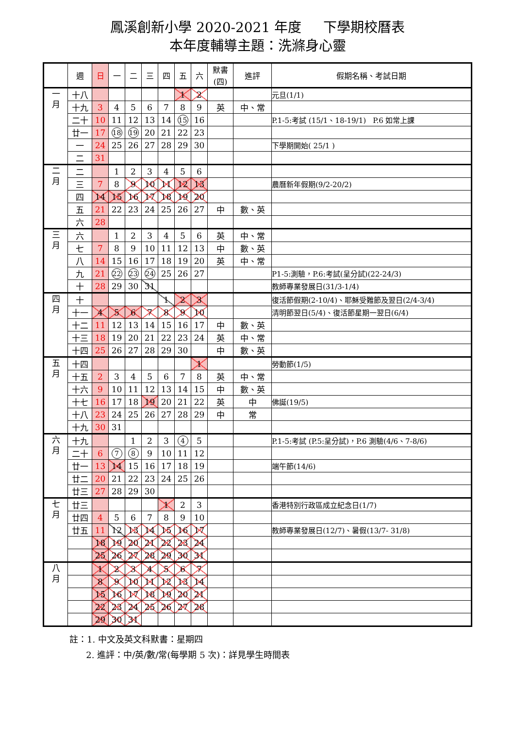鳳溪創新小學 2020-2021 年度 下學期校曆表
本年度輔導主題：洗滌身心靈
| | 週 | 日 | 一 | 二 | 三 | 四 | 五 | 六 | 默書 (四) | 進評 | 假期名稱、考試日期 |
| --- | --- | --- | --- | --- | --- | --- | --- | --- | --- | --- | --- |
| 一 月 | 十八 | | | | | | 1 | 2 | | | 元旦(1/1) |
| | 十九 | 3 | 4 | 5 | 6 | 7 | 8 | 9 | 英 | 中、常 | |
| | 二十 | 10 | 11 | 12 | 13 | 14 | 15 | 16 | | | P.1-5:考試 (15/1、18-19/1) P.6 如常上課 |
| | 廿一 | 17 | 18 | 19 | 20 | 21 | 22 | 23 | | | |
| | 一 | 24 | 25 | 26 | 27 | 28 | 29 | 30 | | | 下學期開始( 25/1 ) |
| | 二 | 31 | | | | | | | | | |
| 二 月 | 二 | | 1 | 2 | 3 | 4 | 5 | 6 | | | |
| | 三 | 7 | 8 | 9 | 10 | 11 | 12 | 13 | | | 農曆新年假期(9/2-20/2) |
| | 四 | 14 | 15 | 16 | 17 | 18 | 19 | 20 | | | |
| | 五 | 21 | 22 | 23 | 24 | 25 | 26 | 27 | 中 | 數、英 | |
| | 六 | 28 | | | | | | | | | |
| 三 月 | 六 | | 1 | 2 | 3 | 4 | 5 | 6 | 英 | 中、常 | |
| | 七 | 7 | 8 | 9 | 10 | 11 | 12 | 13 | 中 | 數、英 | |
| | 八 | 14 | 15 | 16 | 17 | 18 | 19 | 20 | 英 | 中、常 | |
| | 九 | 21 | 22 | 23 | 24 | 25 | 26 | 27 | | | P1-5:測驗，P.6:考試(呈分試)(22-24/3) |
| | 十 | 28 | 29 | 30 | 31 | | | | | | 教師專業發展日(31/3-1/4) |
| 四 月 | 十 | | | | | 1 | 2 | 3 | | | 復活節假期(2-10/4)、耶穌受難節及翌日(2/4-3/4) |
| | 十一 | 4 | 5 | 6 | 7 | 8 | 9 | 10 | | | 清明節翌日(5/4)、復活節星期一翌日(6/4) |
| | 十二 | 11 | 12 | 13 | 14 | 15 | 16 | 17 | 中 | 數、英 | |
| | 十三 | 18 | 19 | 20 | 21 | 22 | 23 | 24 | 英 | 中、常 | |
| | 十四 | 25 | 26 | 27 | 28 | 29 | 30 | | 中 | 數、英 | |
| 五 月 | 十四 | | | | | | | 1 | | | 勞動節(1/5) |
| | 十五 | 2 | 3 | 4 | 5 | 6 | 7 | 8 | 英 | 中、常 | |
| | 十六 | 9 | 10 | 11 | 12 | 13 | 14 | 15 | 中 | 數、英 | |
| | 十七 | 16 | 17 | 18 | 19 | 20 | 21 | 22 | 英 | 中 | 佛誕(19/5) |
| | 十八 | 23 | 24 | 25 | 26 | 27 | 28 | 29 | 中 | 常 | |
| | 十九 | 30 | 31 | | | | | | | | |
| 六 月 | 十九 | | | 1 | 2 | 3 | 4 | 5 | | | P.1-5:考試 (P.5:呈分試)，P.6 測驗(4/6、7-8/6) |
| | 二十 | 6 | 7 | 8 | 9 | 10 | 11 | 12 | | | |
| | 廿一 | 13 | 14 | 15 | 16 | 17 | 18 | 19 | | | 端午節(14/6) |
| | 廿二 | 20 | 21 | 22 | 23 | 24 | 25 | 26 | | | |
| | 廿三 | 27 | 28 | 29 | 30 | | | | | | |
| 七 月 | 廿三 | | | | | 1 | 2 | 3 | | | 香港特別行政區成立紀念日(1/7) |
| | 廿四 | 4 | 5 | 6 | 7 | 8 | 9 | 10 | | | |
| | 廿五 | 11 | 12 | 13 | 14 | 15 | 16 | 17 | | | 教師專業發展日(12/7)、暑假(13/7- 31/8) |
| | | 18 | 19 | 20 | 21 | 22 | 23 | 24 | | | |
| | | 25 | 26 | 27 | 28 | 29 | 30 | 31 | | | |
| 八 月 | | 1 | 2 | 3 | 4 | 5 | 6 | 7 | | | |
| | | 8 | 9 | 10 | 11 | 12 | 13 | 14 | | | |
| | | 15 | 16 | 17 | 18 | 19 | 20 | 21 | | | |
| | | 22 | 23 | 24 | 25 | 26 | 27 | 28 | | | |
| | | 29 | 30 | 31 | | | | | | | |
註：1. 中文及英文科默書：星期四
2. 進評：中/英/數/常(每學期 5 次)：詳見學生時間表